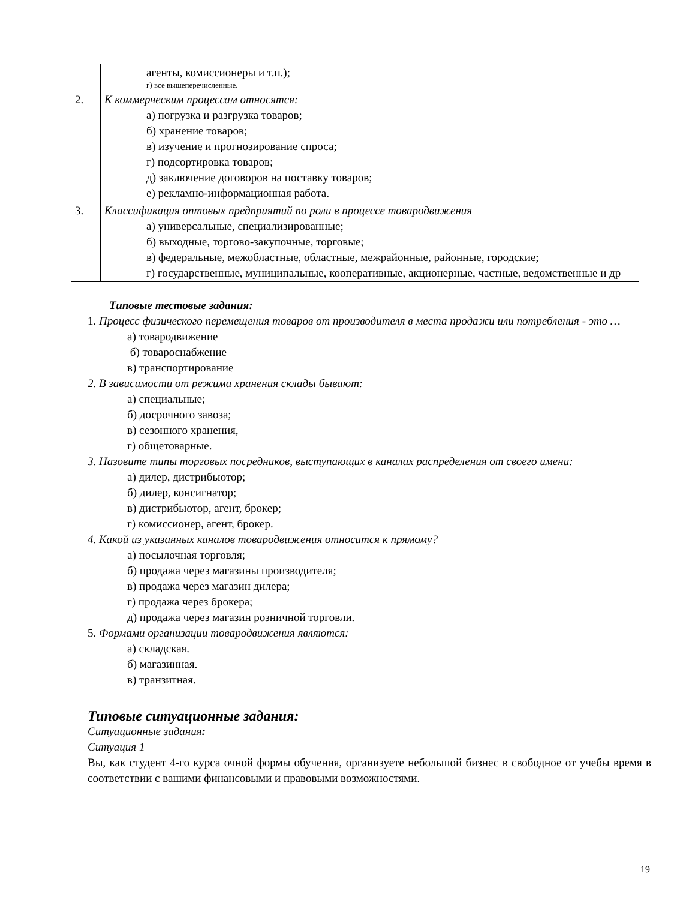| | агенты, комиссионеры и т.п.); г) все вышеперечисленные. |
| 2. | К коммерческим процессам относятся: а) погрузка и разгрузка товаров; б) хранение товаров; в) изучение и прогнозирование спроса; г) подсортировка товаров; д) заключение договоров на поставку товаров; е) рекламно-информационная работа. |
| 3. | Классификация оптовых предприятий по роли в процессе товародвижения а) универсальные, специализированные; б) выходные, торгово-закупочные, торговые; в) федеральные, межобластные, областные, межрайонные, районные, городские; г) государственные, муниципальные, кооперативные, акционерные, частные, ведомственные и др |
Типовые тестовые задания:
1. Процесс физического перемещения товаров от производителя в места продажи или потребления - это …
а) товародвижение
б) товароснабжение
в) транспортирование
2. В зависимости от режима хранения склады бывают:
а) специальные;
б) досрочного завоза;
в) сезонного хранения,
г) общетоварные.
3. Назовите типы торговых посредников, выступающих в каналах распределения от своего имени:
а) дилер, дистрибьютор;
б) дилер, консигнатор;
в) дистрибьютор, агент, брокер;
г) комиссионер, агент, брокер.
4. Какой из указанных каналов товародвижения относится к прямому?
а) посылочная торговля;
б) продажа через магазины производителя;
в) продажа через магазин дилера;
г) продажа через брокера;
д) продажа через магазин розничной торговли.
5. Формами организации товародвижения являются:
а) складская.
б) магазинная.
в) транзитная.
Типовые ситуационные задания:
Ситуационные задания:
Ситуация 1
Вы, как студент 4-го курса очной формы обучения, организуете небольшой бизнес в свободное от учебы время в соответствии с вашими финансовыми и правовыми возможностями.
19